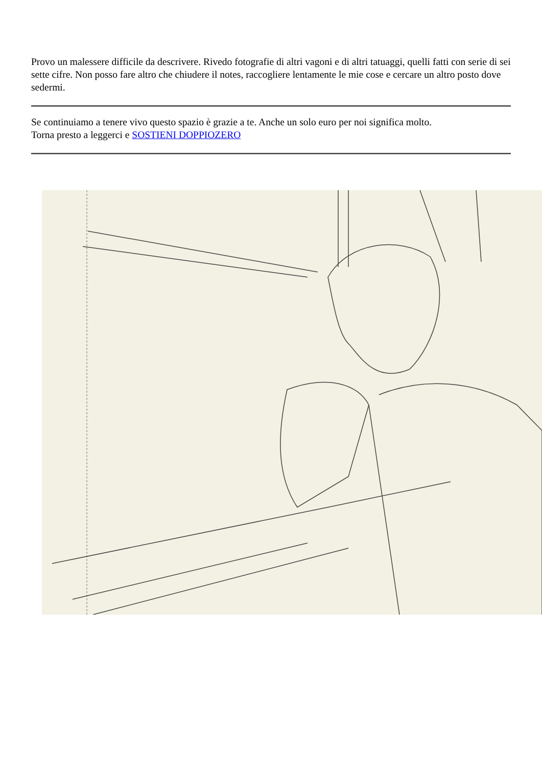Provo un malessere difficile da descrivere. Rivedo fotografie di altri vagoni e di altri tatuaggi, quelli fatti con serie di sei sette cifre. Non posso fare altro che chiudere il notes, raccogliere lentamente le mie cose e cercare un altro posto dove sedermi.
Se continuiamo a tenere vivo questo spazio è grazie a te. Anche un solo euro per noi significa molto.
Torna presto a leggerci e SOSTIENI DOPPIOZERO